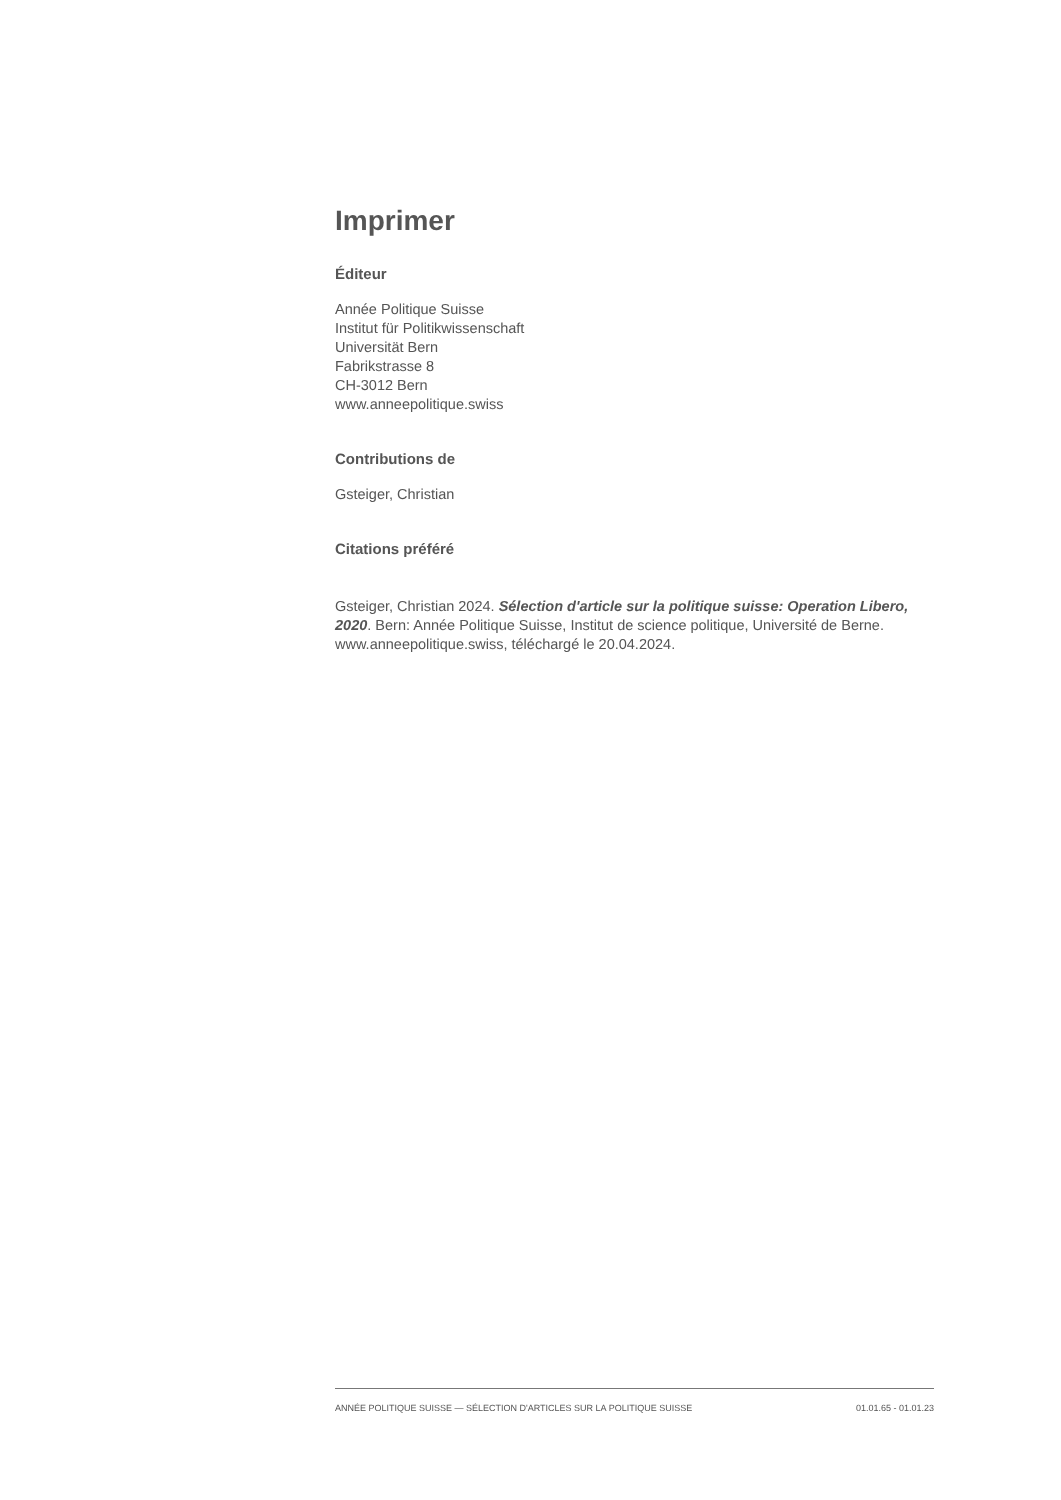Imprimer
Éditeur
Année Politique Suisse
Institut für Politikwissenschaft
Universität Bern
Fabrikstrasse 8
CH-3012 Bern
www.anneepolitique.swiss
Contributions de
Gsteiger, Christian
Citations préféré
Gsteiger, Christian 2024. Sélection d'article sur la politique suisse: Operation Libero, 2020. Bern: Année Politique Suisse, Institut de science politique, Université de Berne. www.anneepolitique.swiss, téléchargé le 20.04.2024.
ANNÉE POLITIQUE SUISSE — SÉLECTION D'ARTICLES SUR LA POLITIQUE SUISSE 01.01.65 - 01.01.23